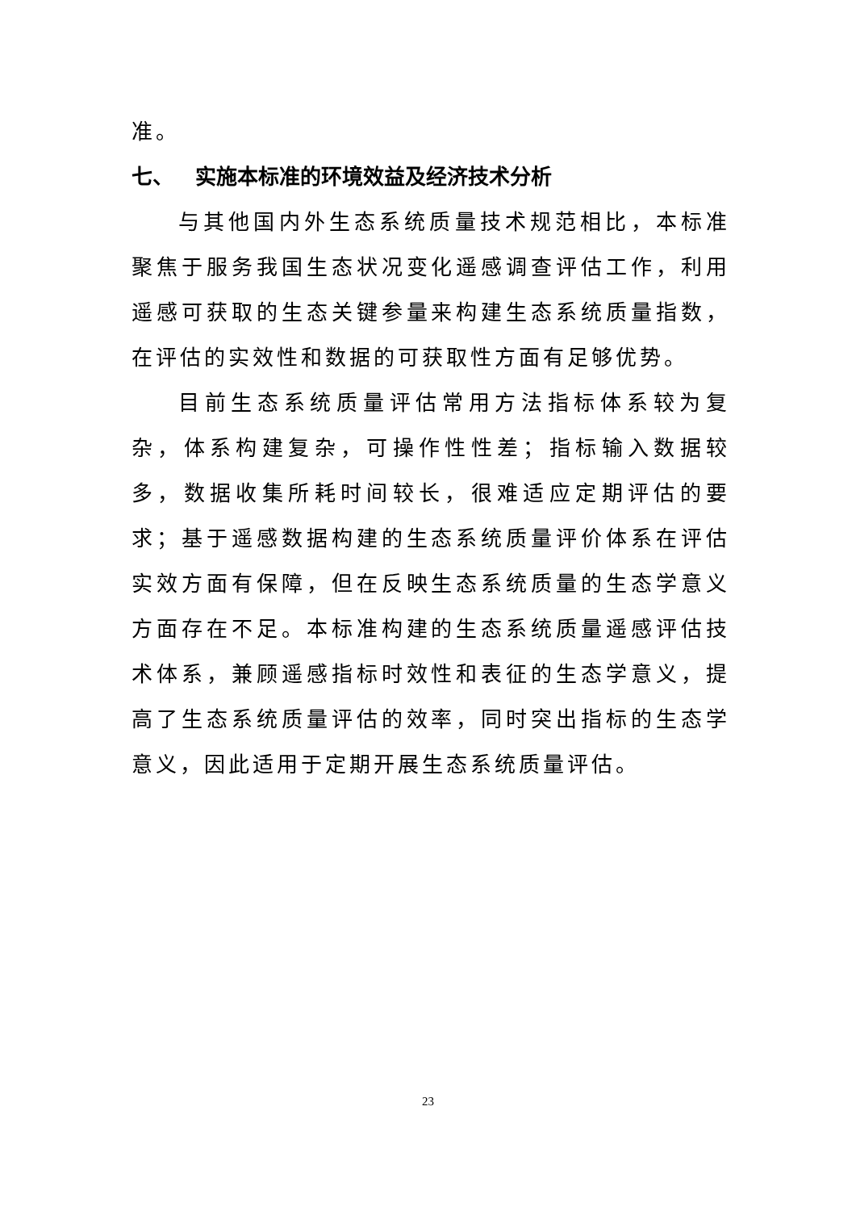准。
七、 实施本标准的环境效益及经济技术分析
与其他国内外生态系统质量技术规范相比，本标准聚焦于服务我国生态状况变化遥感调查评估工作，利用遥感可获取的生态关键参量来构建生态系统质量指数，在评估的实效性和数据的可获取性方面有足够优势。
目前生态系统质量评估常用方法指标体系较为复杂，体系构建复杂，可操作性性差；指标输入数据较多，数据收集所耗时间较长，很难适应定期评估的要求；基于遥感数据构建的生态系统质量评价体系在评估实效方面有保障，但在反映生态系统质量的生态学意义方面存在不足。本标准构建的生态系统质量遥感评估技术体系，兼顾遥感指标时效性和表征的生态学意义，提高了生态系统质量评估的效率，同时突出指标的生态学意义，因此适用于定期开展生态系统质量评估。
23